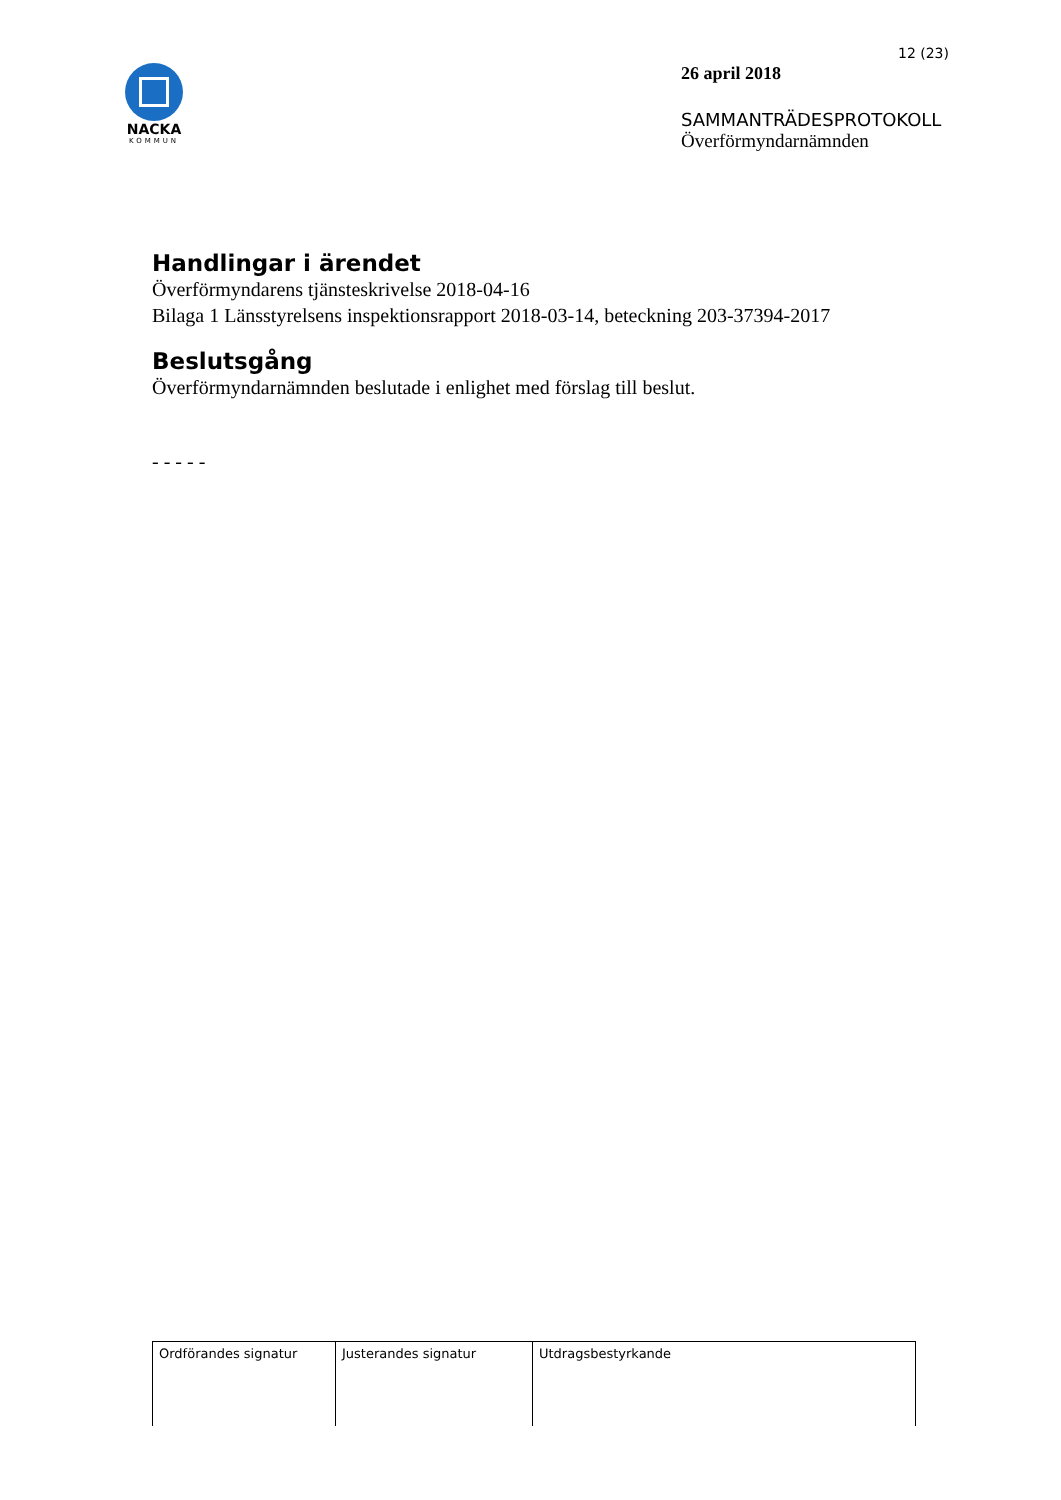NACKA
KOMMUN
12 (23)
26 april 2018
SAMMANTRÄDESPROTOKOLL
Överförmyndarnämnden
Handlingar i ärendet
Överförmyndarens tjänsteskrivelse 2018-04-16
Bilaga 1 Länsstyrelsens inspektionsrapport 2018-03-14, beteckning 203-37394-2017
Beslutsgång
Överförmyndarnämnden beslutade i enlighet med förslag till beslut.
- - - - -
| Ordförandes signatur | Justerandes signatur | Utdragsbestyrkande |